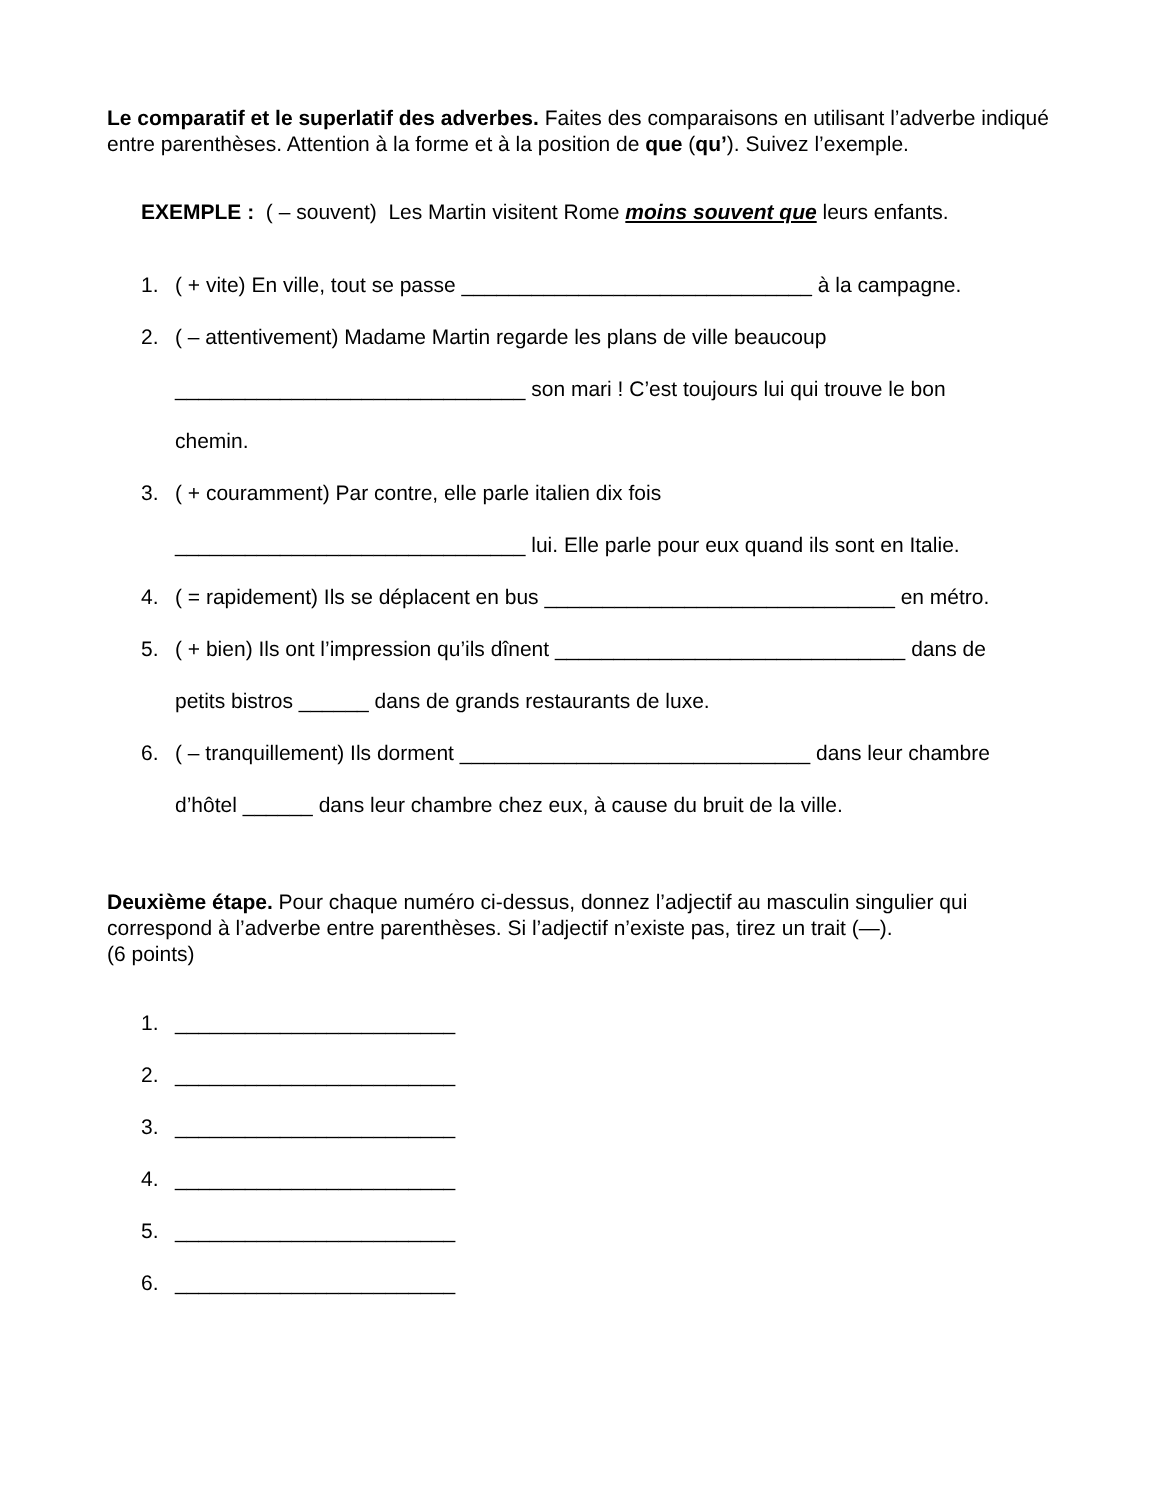Le comparatif et le superlatif des adverbes. Faites des comparaisons en utilisant l’adverbe indiqué entre parenthèses. Attention à la forme et à la position de que (qu’). Suivez l’exemple.
EXEMPLE : ( – souvent) Les Martin visitent Rome moins souvent que leurs enfants.
1. ( + vite) En ville, tout se passe ______________________________ à la campagne.
2. ( – attentivement) Madame Martin regarde les plans de ville beaucoup
______________________________ son mari ! C’est toujours lui qui trouve le bon
chemin.
3. ( + couramment) Par contre, elle parle italien dix fois
______________________________ lui. Elle parle pour eux quand ils sont en Italie.
4. ( = rapidement) Ils se déplacent en bus ______________________________ en métro.
5. ( + bien) Ils ont l’impression qu’ils dînent ______________________________ dans de
petits bistros ______ dans de grands restaurants de luxe.
6. ( – tranquillement) Ils dorment ______________________________ dans leur chambre
d’hôtel ______ dans leur chambre chez eux, à cause du bruit de la ville.
Deuxième étape. Pour chaque numéro ci-dessus, donnez l’adjectif au masculin singulier qui correspond à l’adverbe entre parenthèses. Si l’adjectif n’existe pas, tirez un trait (—).
(6 points)
1. ________________________
2. ________________________
3. ________________________
4. ________________________
5. ________________________
6. ________________________